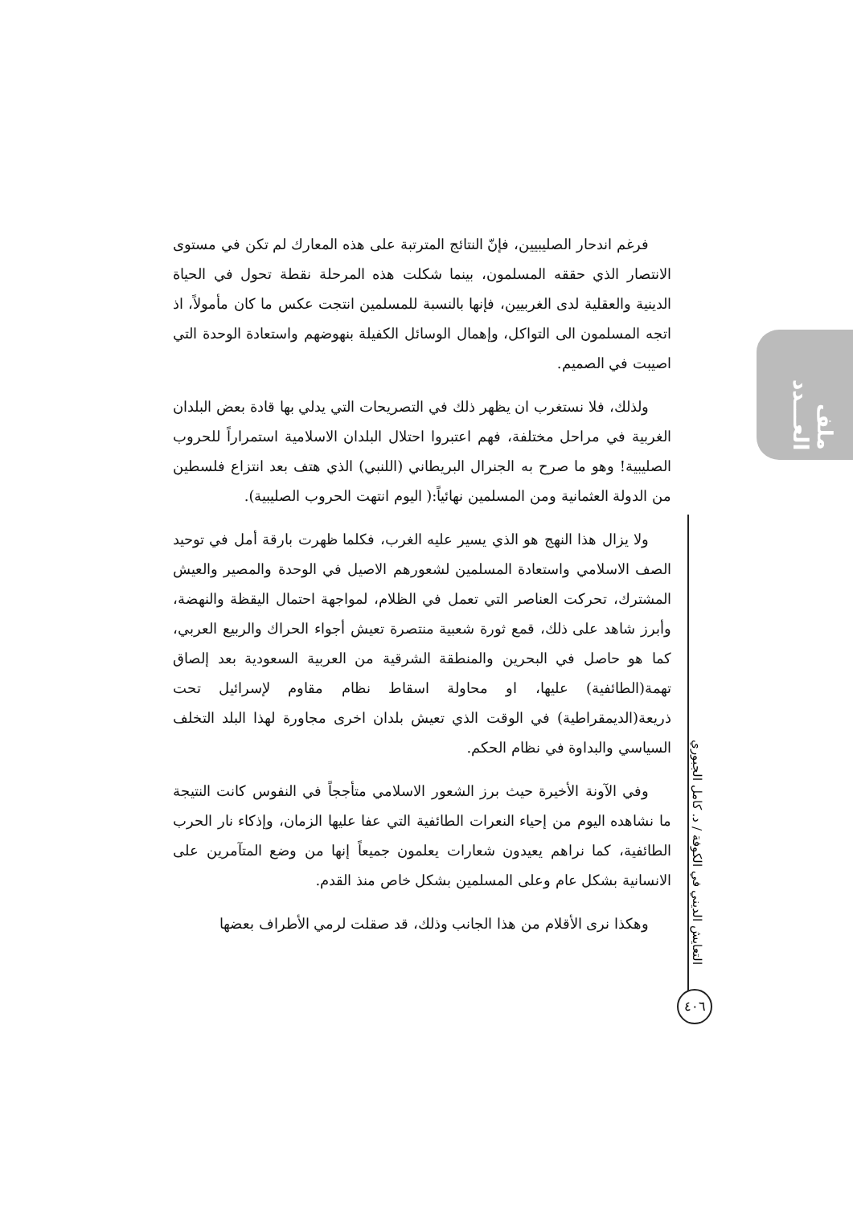ملف العـــدد
التعايش الديني في الكوفة / د. كامل الجبوري
٤٠٦
فرغم اندحار الصليبيين، فإنّ النتائج المترتبة على هذه المعارك لم تكن في مستوى الانتصار الذي حققه المسلمون، بينما شكلت هذه المرحلة نقطة تحول في الحياة الدينية والعقلية لدى الغربيين، فإنها بالنسبة للمسلمين انتجت عكس ما كان مأمولاً، اذ اتجه المسلمون الى التواكل، وإهمال الوسائل الكفيلة بنهوضهم واستعادة الوحدة التي اصيبت في الصميم.
ولذلك، فلا نستغرب ان يظهر ذلك في التصريحات التي يدلي بها قادة بعض البلدان الغربية في مراحل مختلفة، فهم اعتبروا احتلال البلدان الاسلامية استمراراً للحروب الصليبية! وهو ما صرح به الجنرال البريطاني (اللنبي) الذي هتف بعد انتزاع فلسطين من الدولة العثمانية ومن المسلمين نهائياً:( اليوم انتهت الحروب الصليبية).
ولا يزال هذا النهج هو الذي يسير عليه الغرب، فكلما ظهرت بارقة أمل في توحيد الصف الاسلامي واستعادة المسلمين لشعورهم الاصيل في الوحدة والمصير والعيش المشترك، تحركت العناصر التي تعمل في الظلام، لمواجهة احتمال اليقظة والنهضة، وأبرز شاهد على ذلك، قمع ثورة شعبية منتصرة تعيش أجواء الحراك والربيع العربي، كما هو حاصل في البحرين والمنطقة الشرقية من العربية السعودية بعد إلصاق تهمة(الطائفية) عليها، او محاولة اسقاط نظام مقاوم لإسرائيل تحت ذريعة(الديمقراطية) في الوقت الذي تعيش بلدان اخرى مجاورة لهذا البلد التخلف السياسي والبداوة في نظام الحكم.
وفي الآونة الأخيرة حيث برز الشعور الاسلامي متأججاً في النفوس كانت النتيجة ما نشاهده اليوم من إحياء النعرات الطائفية التي عفا عليها الزمان، وإذكاء نار الحرب الطائفية، كما نراهم يعيدون شعارات يعلمون جميعاً إنها من وضع المتآمرين على الانسانية بشكل عام وعلى المسلمين بشكل خاص منذ القدم.
وهكذا نرى الأقلام من هذا الجانب وذلك، قد صقلت لرمي الأطراف بعضها